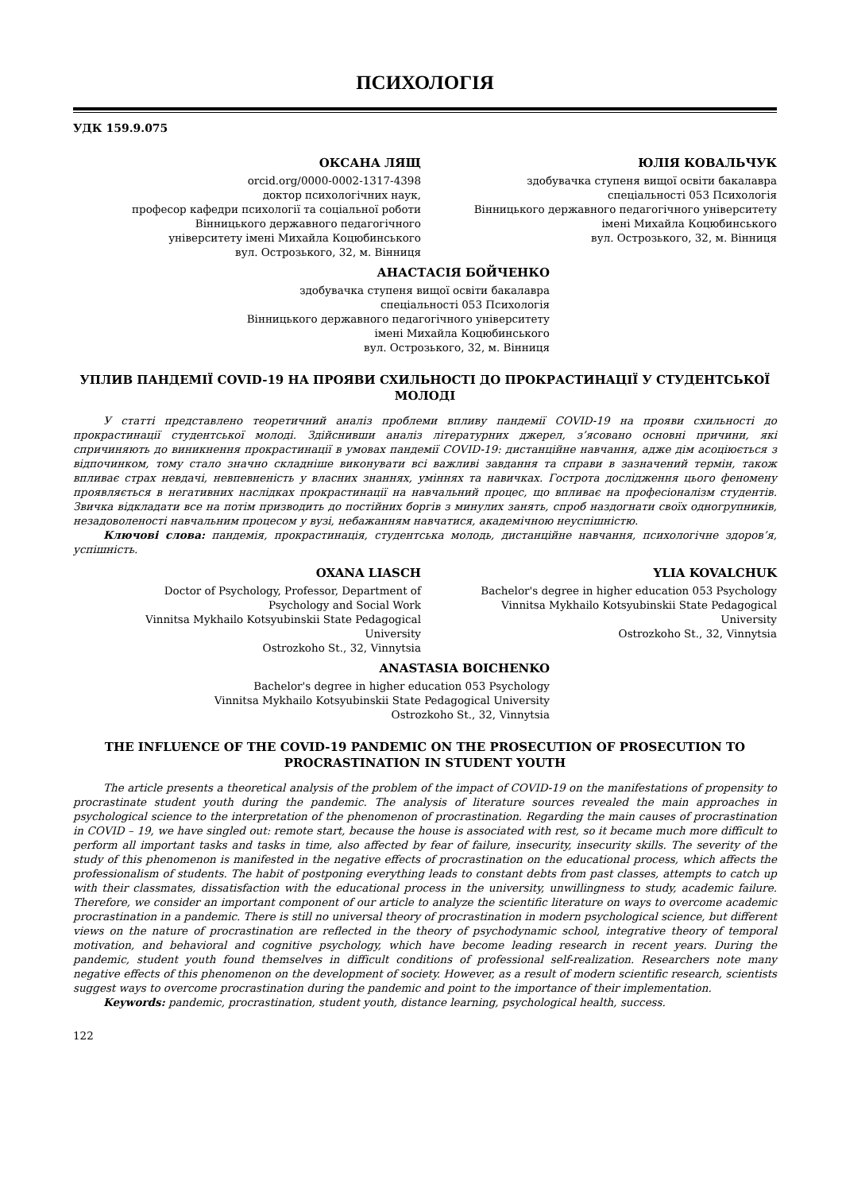ПСИХОЛОГІЯ
УДК 159.9.075
ОКСАНА ЛЯЩ
orcid.org/0000-0002-1317-4398
доктор психологічних наук,
професор кафедри психології та соціальної роботи
Вінницького державного педагогічного
університету імені Михайла Коцюбинського
вул. Острозького, 32, м. Вінниця
ЮЛІЯ КОВАЛЬЧУК
здобувачка ступеня вищої освіти бакалавра
спеціальності 053 Психологія
Вінницького державного педагогічного університету
імені Михайла Коцюбинського
вул. Острозького, 32, м. Вінниця
АНАСТАСІЯ БОЙЧЕНКО
здобувачка ступеня вищої освіти бакалавра
спеціальності 053 Психологія
Вінницького державного педагогічного університету
імені Михайла Коцюбинського
вул. Острозького, 32, м. Вінниця
УПЛИВ ПАНДЕМІЇ COVID-19 НА ПРОЯВИ СХИЛЬНОСТІ ДО ПРОКРАСТИНАЦІЇ У СТУДЕНТСЬКОЇ МОЛОДІ
У статті представлено теоретичний аналіз проблеми впливу пандемії COVID-19 на прояви схильності до прокрастинації студентської молоді. Здійснивши аналіз літературних джерел, з’ясовано основні причини, які спричиняють до виникнення прокрастинації в умовах пандемії COVID-19: дистанційне навчання, адже дім асоціюється з відпочинком, тому стало значно складніше виконувати всі важливі завдання та справи в зазначений термін, також впливає страх невдачі, невпевненість у власних знаннях, уміннях та навичках. Гострота дослідження цього феномену проявляється в негативних наслідках прокрастинації на навчальний процес, що впливає на професіоналізм студентів. Звичка відкладати все на потім призводить до постійних боргів з минулих занять, спроб наздогнати своїх одногрупників, незадоволеності навчальним процесом у вузі, небажанням навчатися, академічною неуспішністю.
Ключові слова: пандемія, прокрастинація, студентська молодь, дистанційне навчання, психологічне здоров’я, успішність.
OXANA LIASCH
Doctor of Psychology, Professor, Department of
Psychology and Social Work
Vinnitsa Mykhailo Kotsyubinskii State Pedagogical
University
Ostrozkoho St., 32, Vinnytsia
YLIA KOVALCHUK
Bachelor's degree in higher education 053 Psychology
Vinnitsa Mykhailo Kotsyubinskii State Pedagogical
University
Ostrozkoho St., 32, Vinnytsia
ANASTASIA BOICHENKO
Bachelor's degree in higher education 053 Psychology
Vinnitsa Mykhailo Kotsyubinskii State Pedagogical University
Ostrozkoho St., 32, Vinnytsia
THE INFLUENCE OF THE COVID-19 PANDEMIC ON THE PROSECUTION OF PROSECUTION TO PROCRASTINATION IN STUDENT YOUTH
The article presents a theoretical analysis of the problem of the impact of COVID-19 on the manifestations of propensity to procrastinate student youth during the pandemic. The analysis of literature sources revealed the main approaches in psychological science to the interpretation of the phenomenon of procrastination. Regarding the main causes of procrastination in COVID – 19, we have singled out: remote start, because the house is associated with rest, so it became much more difficult to perform all important tasks and tasks in time, also affected by fear of failure, insecurity, insecurity skills. The severity of the study of this phenomenon is manifested in the negative effects of procrastination on the educational process, which affects the professionalism of students. The habit of postponing everything leads to constant debts from past classes, attempts to catch up with their classmates, dissatisfaction with the educational process in the university, unwillingness to study, academic failure. Therefore, we consider an important component of our article to analyze the scientific literature on ways to overcome academic procrastination in a pandemic. There is still no universal theory of procrastination in modern psychological science, but different views on the nature of procrastination are reflected in the theory of psychodynamic school, integrative theory of temporal motivation, and behavioral and cognitive psychology, which have become leading research in recent years. During the pandemic, student youth found themselves in difficult conditions of professional self-realization. Researchers note many negative effects of this phenomenon on the development of society. However, as a result of modern scientific research, scientists suggest ways to overcome procrastination during the pandemic and point to the importance of their implementation.
Keywords: pandemic, procrastination, student youth, distance learning, psychological health, success.
122